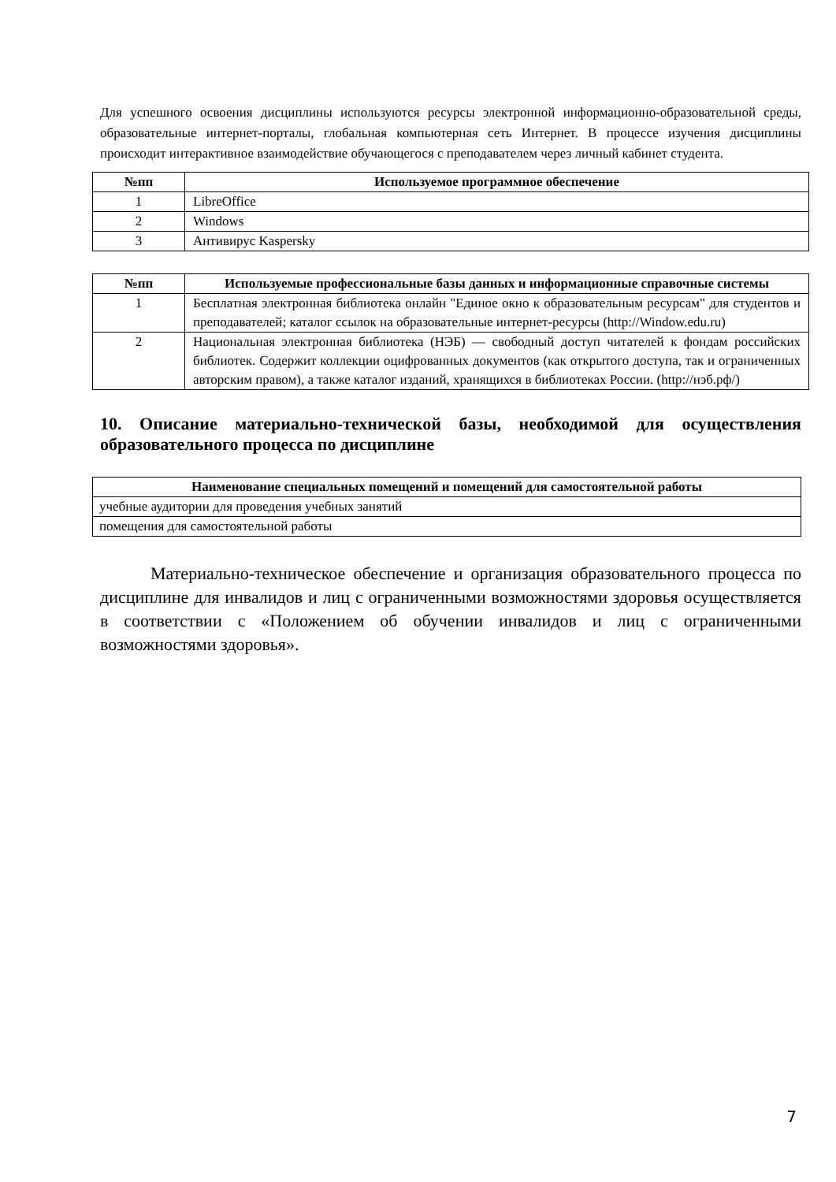Для успешного освоения дисциплины используются ресурсы электронной информационно-образовательной среды, образовательные интернет-порталы, глобальная компьютерная сеть Интернет. В процессе изучения дисциплины происходит интерактивное взаимодействие обучающегося с преподавателем через личный кабинет студента.
| №пп | Используемое программное обеспечение |
| --- | --- |
| 1 | LibreOffice |
| 2 | Windows |
| 3 | Антивирус Kaspersky |
| №пп | Используемые профессиональные базы данных и информационные справочные системы |
| --- | --- |
| 1 | Бесплатная электронная библиотека онлайн "Единое окно к образовательным ресурсам" для студентов и преподавателей; каталог ссылок на образовательные интернет-ресурсы (http://Window.edu.ru) |
| 2 | Национальная электронная библиотека (НЭБ) — свободный доступ читателей к фондам российских библиотек. Содержит коллекции оцифрованных документов (как открытого доступа, так и ограниченных авторским правом), а также каталог изданий, хранящихся в библиотеках России. (http://нэб.рф/) |
10. Описание материально-технической базы, необходимой для осуществления образовательного процесса по дисциплине
| Наименование специальных помещений и помещений для самостоятельной работы |
| --- |
| учебные аудитории для проведения учебных занятий |
| помещения для самостоятельной работы |
Материально-техническое обеспечение и организация образовательного процесса по дисциплине для инвалидов и лиц с ограниченными возможностями здоровья осуществляется в соответствии с «Положением об обучении инвалидов и лиц с ограниченными возможностями здоровья».
7